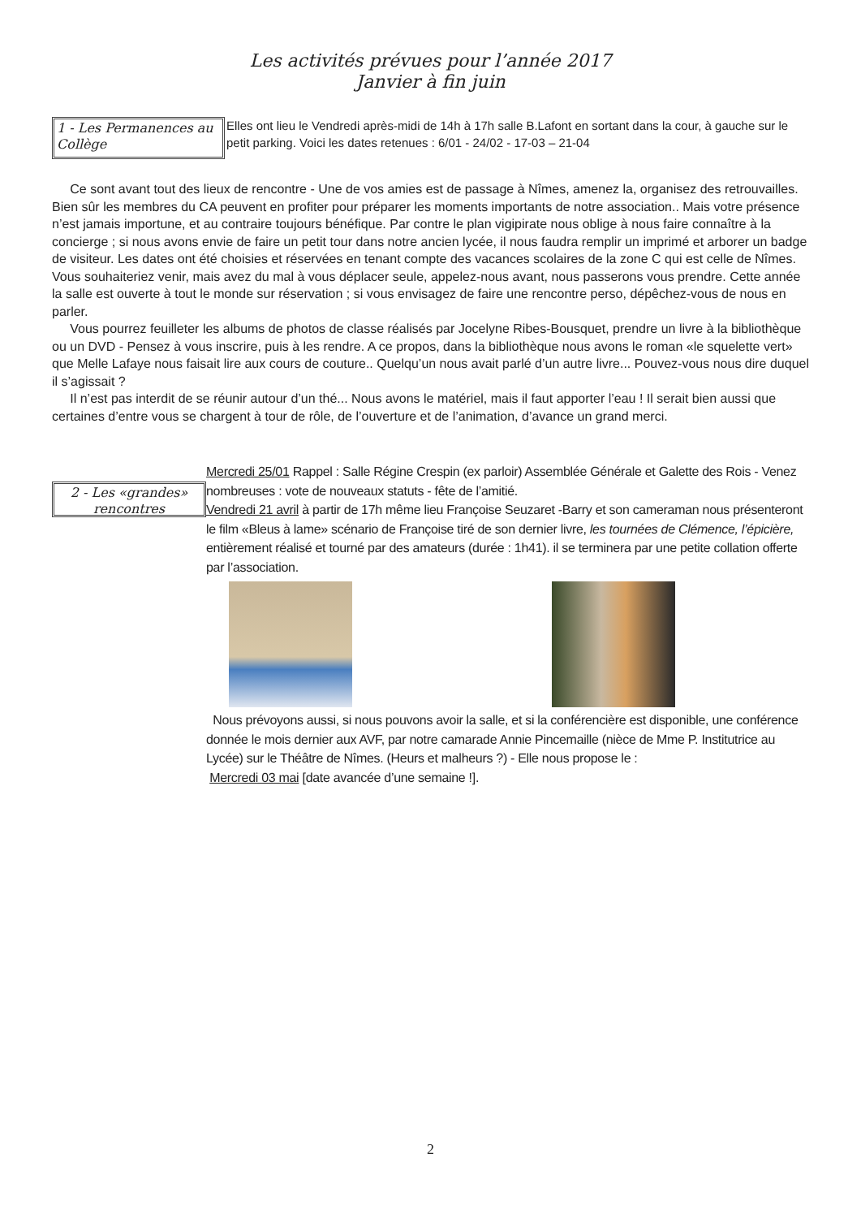Les activités prévues pour l’année 2017
Janvier à fin juin
1 - Les Permanences au Collège
Elles ont lieu le Vendredi après-midi de 14h à 17h salle B.Lafont en sortant dans la cour, à gauche sur le petit parking. Voici les dates retenues : 6/01 - 24/02 - 17-03 – 21-04
Ce sont avant tout des lieux de rencontre - Une de vos amies est de passage à Nîmes, amenez la, organisez des retrouvailles. Bien sûr les membres du CA peuvent en profiter pour préparer les moments importants de notre association.. Mais votre présence n’est jamais importune, et au contraire toujours bénéfique. Par contre le plan vigipirate nous oblige à nous faire connaître à la concierge ; si nous avons envie de faire un petit tour dans notre ancien lycée, il nous faudra remplir un imprimé et arborer un badge de visiteur. Les dates ont été choisies et réservées en tenant compte des vacances scolaires de la zone C qui est celle de Nîmes. Vous souhaiteriez venir, mais avez du mal à vous déplacer seule, appelez-nous avant, nous passerons vous prendre. Cette année la salle est ouverte à tout le monde sur réservation ; si vous envisagez de faire une rencontre perso, dépêchez-vous de nous en parler.
Vous pourrez feuilleter les albums de photos de classe réalisés par Jocelyne Ribes-Bousquet, prendre un livre à la bibliothèque ou un DVD - Pensez à vous inscrire, puis à les rendre. A ce propos, dans la bibliothèque nous avons le roman «le squelette vert» que Melle Lafaye nous faisait lire aux cours de couture.. Quelqu’un nous avait parlé d’un autre livre... Pouvez-vous nous dire duquel il s’agissait ?
Il n’est pas interdit de se réunir autour d’un thé... Nous avons le matériel, mais il faut apporter l’eau ! Il serait bien aussi que certaines d’entre vous se chargent à tour de rôle, de l’ouverture et de l’animation, d’avance un grand merci.
2 - Les «grandes» rencontres
Mercredi 25/01 Rappel : Salle Régine Crespin (ex parloir) Assemblée Générale et Galette des Rois - Venez nombreuses : vote de nouveaux statuts - fête de l’amitié.
Vendredi 21 avril à partir de 17h même lieu Françoise Seuzaret -Barry et son cameraman nous présenteront le film «Bleus à lame» scénario de Françoise tiré de son dernier livre, les tournées de Clémence, l’épicière, entièrement réalisé et tourné par des amateurs (durée : 1h41). il se terminera par une petite collation offerte par l’association.
Nous prévoyons aussi, si nous pouvons avoir la salle, et si la conférencière est disponible, une conférence donnée le mois dernier aux AVF, par notre camarade Annie Pincemaille (nièce de Mme P. Institutrice au Lycée) sur le Théâtre de Nîmes. (Heurs et malheurs ?) - Elle nous propose le :
Mercredi 03 mai [date avancée d’une semaine !].
2